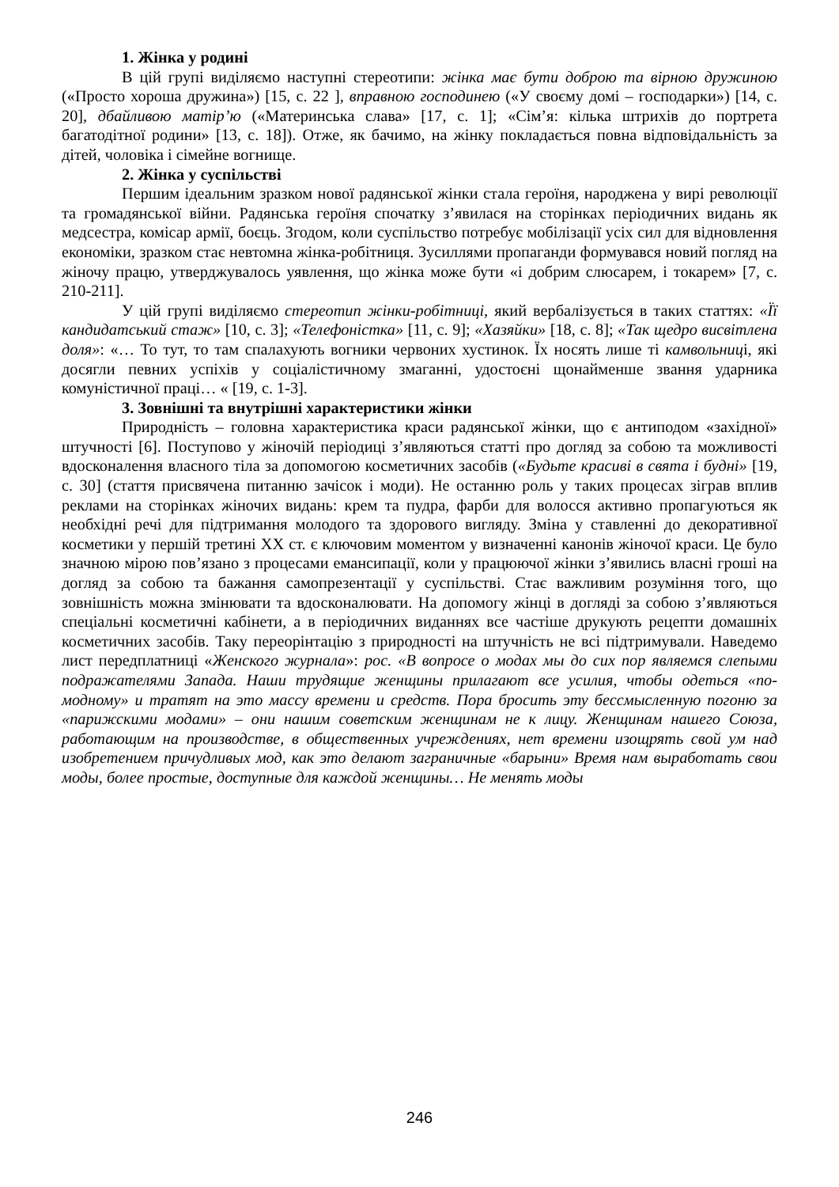1. Жінка у родині
В цій групі виділяємо наступні стереотипи: жінка має бути доброю та вірною дружиною («Просто хороша дружина») [15, с. 22 ], вправною господинею («У своєму домі – господарки») [14, с. 20], дбайливою матір’ю («Материнська слава» [17, с. 1]; «Сім’я: кілька штрихів до портрета багатодітної родини» [13, с. 18]). Отже, як бачимо, на жінку покладається повна відповідальність за дітей, чоловіка і сімейне вогнище.
2. Жінка у суспільстві
Першим ідеальним зразком нової радянської жінки стала героїня, народжена у вирі революції та громадянської війни. Радянська героїня спочатку з’явилася на сторінках періодичних видань як медсестра, комісар армії, боєць. Згодом, коли суспільство потребує мобілізації усіх сил для відновлення економіки, зразком стає невтомна жінка-робітниця. Зусиллями пропаганди формувався новий погляд на жіночу працю, утверджувалось уявлення, що жінка може бути «і добрим слюсарем, і токарем» [7, с. 210-211].
У цій групі виділяємо стереотип жінки-робітниці, який вербалізується в таких статтях: «Її кандидатський стаж» [10, с. 3]; «Телефоністка» [11, с. 9]; «Хазяйки» [18, с. 8]; «Так щедро висвітлена доля»: «… То тут, то там спалахують вогники червоних хустинок. Їх носять лише ті камвольниці, які досягли певних успіхів у соціалістичному змаганні, удостоєні щонайменше звання ударника комуністичної праці… « [19, с. 1-3].
3. Зовнішні та внутрішні характеристики жінки
Природність – головна характеристика краси радянської жінки, що є антиподом «західної» штучності [6]. Поступово у жіночій періодиці з’являються статті про догляд за собою та можливості вдосконалення власного тіла за допомогою косметичних засобів («Будьте красиві в свята і будні» [19, с. 30] (стаття присвячена питанню зачісок і моди). Не останню роль у таких процесах зіграв вплив реклами на сторінках жіночих видань: крем та пудра, фарби для волосся активно пропагуються як необхідні речі для підтримання молодого та здорового вигляду. Зміна у ставленні до декоративної косметики у першій третині ХХ ст. є ключовим моментом у визначенні канонів жіночої краси. Це було значною мірою пов’язано з процесами емансипації, коли у працюючої жінки з’явились власні гроші на догляд за собою та бажання самопрезентації у суспільстві. Стає важливим розуміння того, що зовнішність можна змінювати та вдосконалювати. На допомогу жінці в догляді за собою з’являються спеціальні косметичні кабінети, а в періодичних виданнях все частіше друкують рецепти домашніх косметичних засобів. Таку переорінтацію з природності на штучність не всі підтримували. Наведемо лист передплатниці «Женского журнала»: рос. «В вопросе о модах мы до сих пор являемся слепыми подражателями Запада. Наши трудящие женщины прилагают все усилия, чтобы одеться «по-модному» и тратят на это массу времени и средств. Пора бросить эту бессмысленную погоню за «парижскими модами» – они нашим советским женщинам не к лицу. Женщинам нашего Союза, работающим на производстве, в общественных учреждениях, нет времени изощрять свой ум над изобретением причудливых мод, как это делают заграничные «барыни» Время нам выработать свои моды, более простые, доступные для каждой женщины… Не менять моды
246